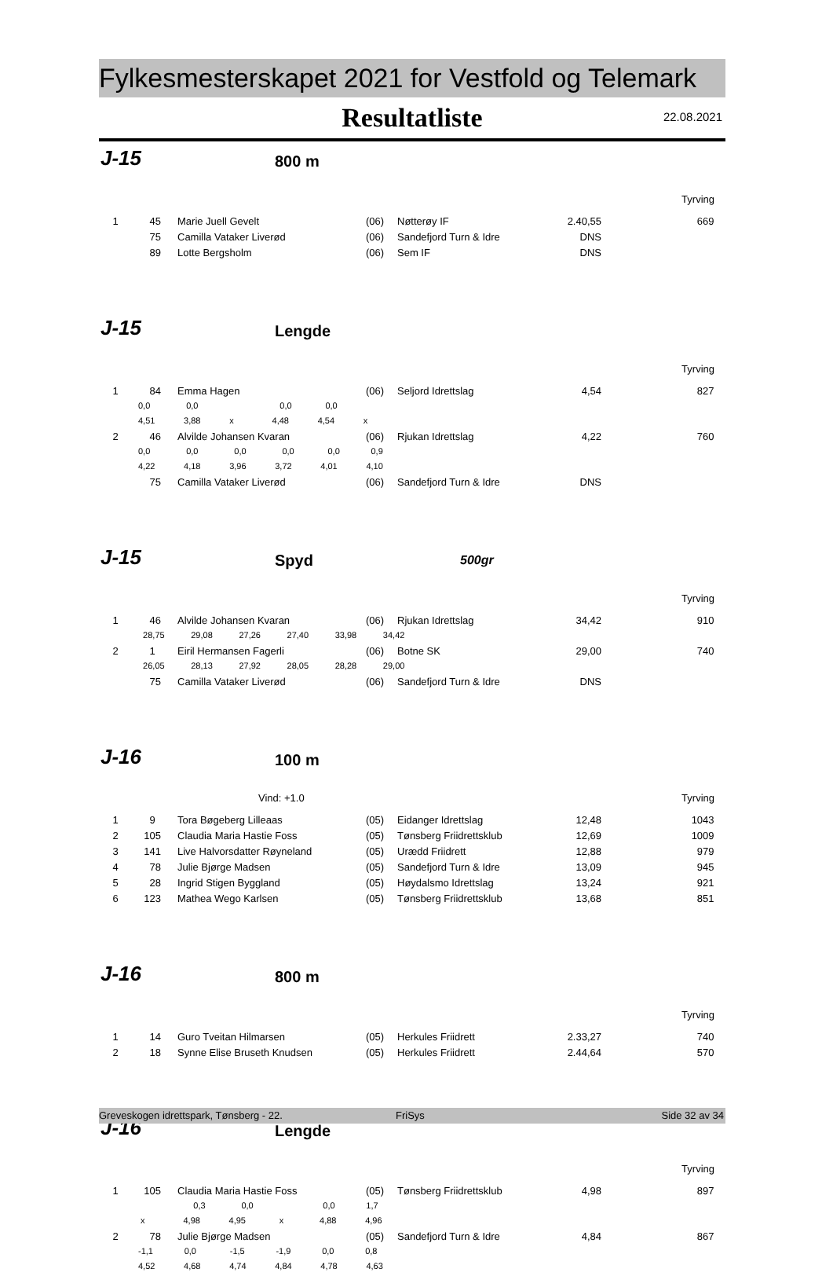Fylkesmesterskapet 2021 for Vestfold og Telemark
Resultatliste
22.08.2021
J-15 800 m
Tyrving
| 1 | 45 | Marie Juell Gevelt | (06) | Nøtterøy IF | 2.40,55 | 669 |
| | 75 | Camilla Vataker Liverød | (06) | Sandefjord Turn & Idre | DNS | |
| | 89 | Lotte Bergsholm | (06) | Sem IF | DNS | |
J-15 Lengde
Tyrving
| 1 | 84 | Emma Hagen | (06) | Seljord Idrettslag | 4,54 | 827 |
| | 0,0 0,0 0,0 0,0 | | | | | |
| | 4,51 3,88 x 4,48 4,54 x | | | | | |
| 2 | 46 | Alvilde Johansen Kvaran | (06) | Rjukan Idrettslag | 4,22 | 760 |
| | 0,0 0,0 0,0 0,0 0,0 0,9 | | | | | |
| | 4,22 4,18 3,96 3,72 4,01 4,10 | | | | | |
| | 75 | Camilla Vataker Liverød | (06) | Sandefjord Turn & Idre | DNS | |
J-15 Spyd 500gr
Tyrving
| 1 | 46 | Alvilde Johansen Kvaran | (06) | Rjukan Idrettslag | 34,42 | 910 |
| | 28,75 29,08 27,26 27,40 33,98 34,42 | | | | | |
| 2 | 1 | Eiril Hermansen Fagerli | (06) | Botne SK | 29,00 | 740 |
| | 26,05 28,13 27,92 28,05 28,28 29,00 | | | | | |
| | 75 | Camilla Vataker Liverød | (06) | Sandefjord Turn & Idre | DNS | |
J-16 100 m
Vind: +1.0 Tyrving
| 1 | 9 | Tora Bøgeberg Lilleaas | (05) | Eidanger Idrettslag | 12,48 | 1043 |
| 2 | 105 | Claudia Maria Hastie Foss | (05) | Tønsberg Friidrettsklub | 12,69 | 1009 |
| 3 | 141 | Live Halvorsdatter Røyneland | (05) | Urædd Friidrett | 12,88 | 979 |
| 4 | 78 | Julie Bjørge Madsen | (05) | Sandefjord Turn & Idre | 13,09 | 945 |
| 5 | 28 | Ingrid Stigen Byggland | (05) | Høydalsmo Idrettslag | 13,24 | 921 |
| 6 | 123 | Mathea Wego Karlsen | (05) | Tønsberg Friidrettsklub | 13,68 | 851 |
J-16 800 m
Tyrving
| 1 | 14 | Guro Tveitan Hilmarsen | (05) | Herkules Friidrett | 2.33,27 | 740 |
| 2 | 18 | Synne Elise Bruseth Knudsen | (05) | Herkules Friidrett | 2.44,64 | 570 |
J-16 Lengde
Tyrving
| 1 | 105 | Claudia Maria Hastie Foss | (05) | Tønsberg Friidrettsklub | 4,98 | 897 |
| | 0,3 0,0 0,0 1,7 | | | | | |
| | x 4,98 4,95 x 4,88 4,96 | | | | | |
| 2 | 78 | Julie Bjørge Madsen | (05) | Sandefjord Turn & Idre | 4,84 | 867 |
| | -1,1 0,0 -1,5 -1,9 0,0 0,8 | | | | | |
| | 4,52 4,68 4,74 4,84 4,78 4,63 | | | | | |
Greveskogen idrettspark, Tønsberg - 22. FriSys Side 32 av 34